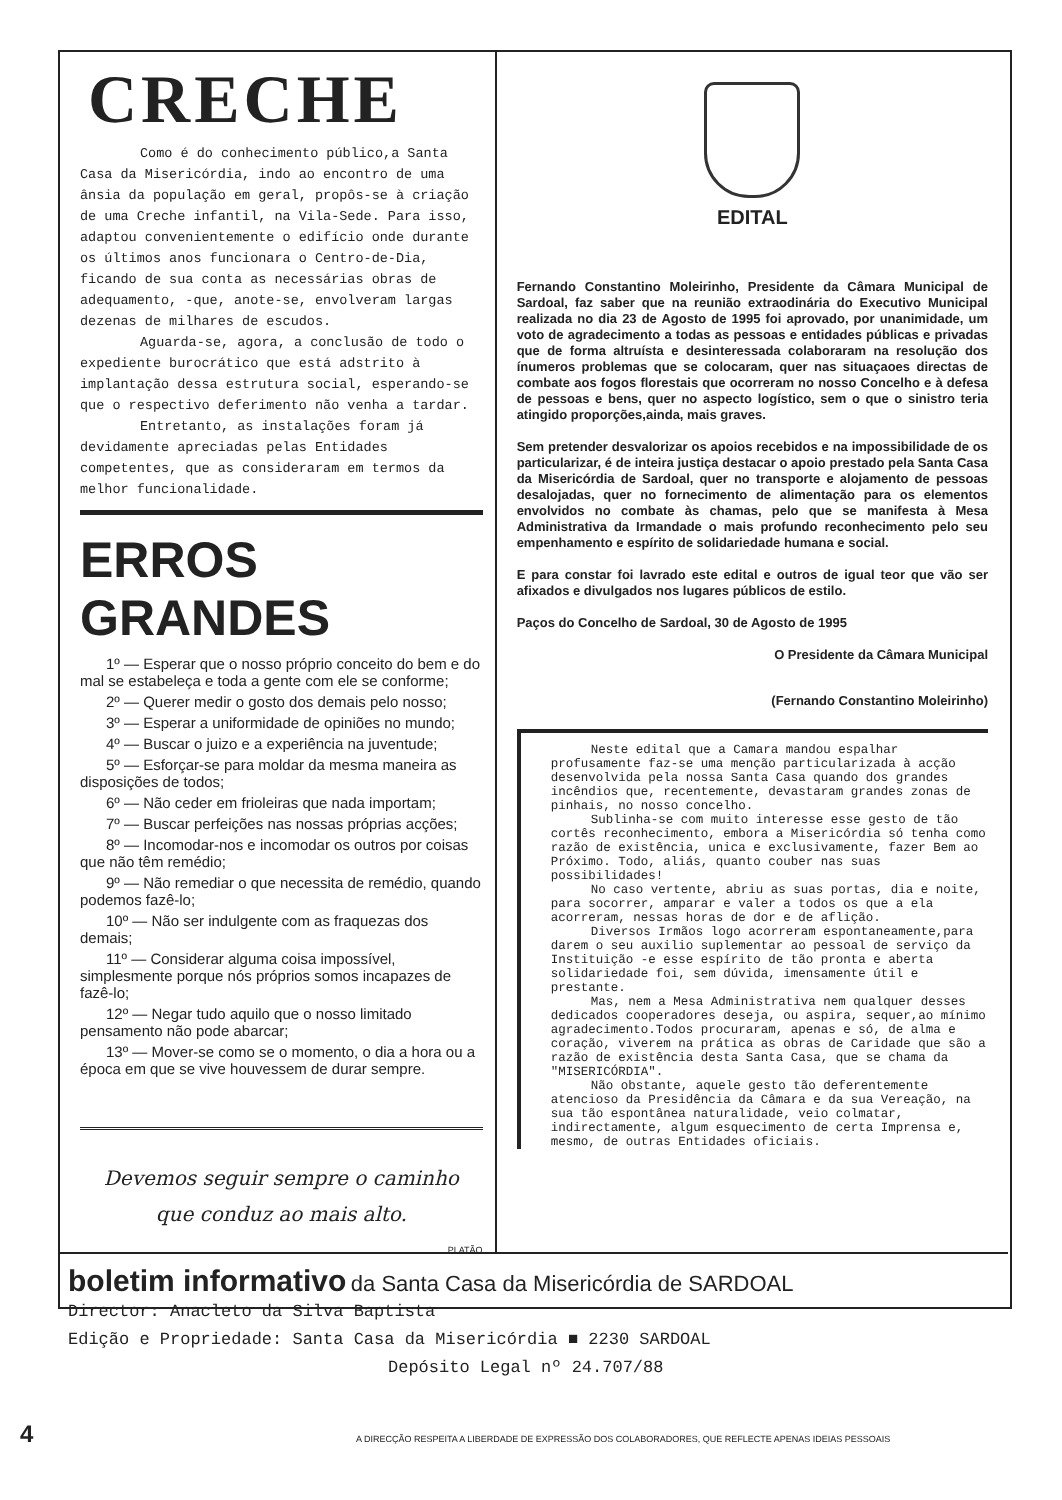CRECHE
Como é do conhecimento público,a Santa Casa da Misericórdia, indo ao encontro de uma ânsia da população em geral, propôs-se à criação de uma Creche infantil, na Vila-Sede. Para isso, adaptou convenientemente o edifício onde durante os últimos anos funcionara o Centro-de-Dia, ficando de sua conta as necessárias obras de adequamento, -que, anote-se, envolveram largas dezenas de milhares de escudos.
Aguarda-se, agora, a conclusão de todo o expediente burocrático que está adstrito à implantação dessa estrutura social, esperando-se que o respectivo deferimento não venha a tardar.
Entretanto, as instalações foram já devidamente apreciadas pelas Entidades competentes, que as consideraram em termos da melhor funcionalidade.
ERROS GRANDES
1º — Esperar que o nosso próprio conceito do bem e do mal se estabeleça e toda a gente com ele se conforme;
2º — Querer medir o gosto dos demais pelo nosso;
3º — Esperar a uniformidade de opiniões no mundo;
4º — Buscar o juizo e a experiência na juventude;
5º — Esforçar-se para moldar da mesma maneira as disposições de todos;
6º — Não ceder em frioleiras que nada importam;
7º — Buscar perfeições nas nossas próprias acções;
8º — Incomodar-nos e incomodar os outros por coisas que não têm remédio;
9º — Não remediar o que necessita de remédio, quando podemos fazê-lo;
10º — Não ser indulgente com as fraquezas dos demais;
11º — Considerar alguma coisa impossível, simplesmente porque nós próprios somos incapazes de fazê-lo;
12º — Negar tudo aquilo que o nosso limitado pensamento não pode abarcar;
13º — Mover-se como se o momento, o dia a hora ou a época em que se vive houvessem de durar sempre.
Devemos seguir sempre o caminho
que conduz ao mais alto.
PLATÃO
EDITAL
Fernando Constantino Moleirinho, Presidente da Câmara Municipal de Sardoal, faz saber que na reunião extraodinária do Executivo Municipal realizada no dia 23 de Agosto de 1995 foi aprovado, por unanimidade, um voto de agradecimento a todas as pessoas e entidades públicas e privadas que de forma altruísta e desinteressada colaboraram na resolução dos ínumeros problemas que se colocaram, quer nas situaçaoes directas de combate aos fogos florestais que ocorreram no nosso Concelho e à defesa de pessoas e bens, quer no aspecto logístico, sem o que o sinistro teria atingido proporções,ainda, mais graves.
Sem pretender desvalorizar os apoios recebidos e na impossibilidade de os particularizar, é de inteira justiça destacar o apoio prestado pela Santa Casa da Misericórdia de Sardoal, quer no transporte e alojamento de pessoas desalojadas, quer no fornecimento de alimentação para os elementos envolvidos no combate às chamas, pelo que se manifesta à Mesa Administrativa da Irmandade o mais profundo reconhecimento pelo seu empenhamento e espírito de solidariedade humana e social.
E para constar foi lavrado este edital e outros de igual teor que vão ser afixados e divulgados nos lugares públicos de estilo.
Paços do Concelho de Sardoal, 30 de Agosto de 1995
O Presidente da Câmara Municipal
(Fernando Constantino Moleirinho)
Neste edital que a Camara mandou espalhar profusamente faz-se uma menção particularizada à acção desenvolvida pela nossa Santa Casa quando dos grandes incêndios que, recentemente, devastaram grandes zonas de pinhais, no nosso concelho.
Sublinha-se com muito interesse esse gesto de tão cortês reconhecimento, embora a Misericórdia só tenha como razão de existência, unica e exclusivamente, fazer Bem ao Próximo. Todo, aliás, quanto couber nas suas possibilidades!
No caso vertente, abriu as suas portas, dia e noite, para socorrer, amparar e valer a todos os que a ela acorreram, nessas horas de dor e de aflição.
Diversos Irmãos logo acorreram espontaneamente,para darem o seu auxilio suplementar ao pessoal de serviço da Instituição -e esse espírito de tão pronta e aberta solidariedade foi, sem dúvida, imensamente útil e prestante.
Mas, nem a Mesa Administrativa nem qualquer desses dedicados cooperadores deseja, ou aspira, sequer,ao mínimo agradecimento.Todos procuraram, apenas e só, de alma e coração, viverem na prática as obras de Caridade que são a razão de existência desta Santa Casa, que se chama da "MISERICÓRDIA".
Não obstante, aquele gesto tão deferentemente atencioso da Presidência da Câmara e da sua Vereação, na sua tão espontânea naturalidade, veio colmatar, indirectamente, algum esquecimento de certa Imprensa e, mesmo, de outras Entidades oficiais.
boletim informativo da Santa Casa da Misericórdia de SARDOAL
Director: Anacleto da Silva Baptista
Edição e Propriedade: Santa Casa da Misericórdia ■ 2230 SARDOAL
Depósito Legal nº 24.707/88
4 A DIRECÇÃO RESPEITA A LIBERDADE DE EXPRESSÃO DOS COLABORADORES, QUE REFLECTE APENAS IDEIAS PESSOAIS